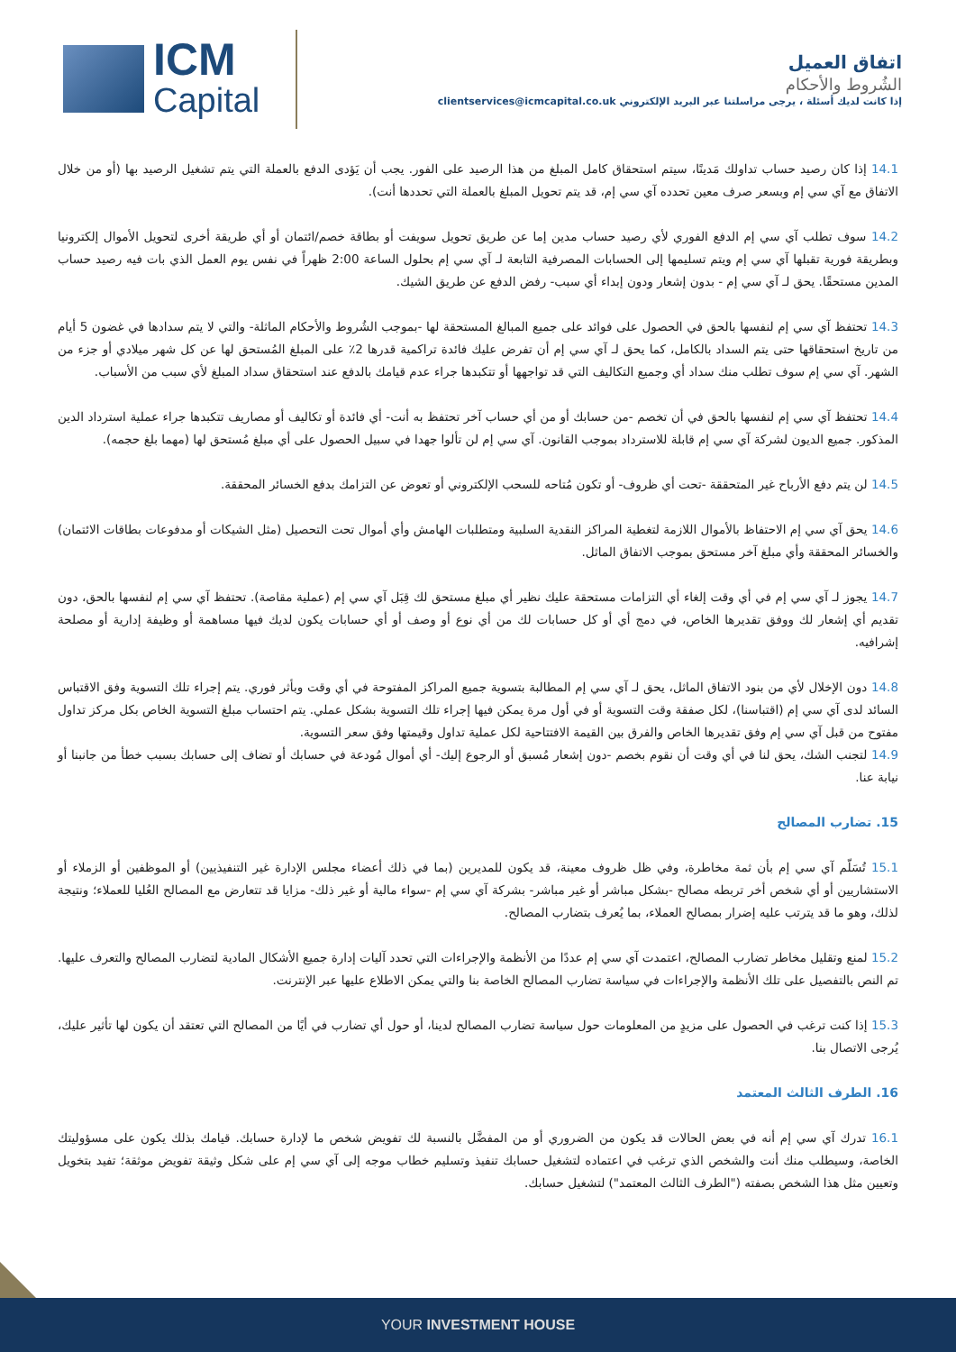اتفاق العميل
الشُروط والأحكام
إذا كانت لديك أسئلة ، يرجى مراسلتنا عبر البريد الإلكتروني clientservices@icmcapital.co.uk
ICM
Capital
14.1 إذا كان رصيد حساب تداولك مَدينًا، سيتم استحقاق كامل المبلغ من هذا الرصيد على الفور. يجب أن يَؤدى الدفع بالعملة التي يتم تشغيل الرصيد بها (أو من خلال الاتفاق مع آي سي إم وبسعر صرف معين تحدده آي سي إم، قد يتم تحويل المبلغ بالعملة التي تحددها أنت).
14.2 سوف تطلب آي سي إم الدفع الفوري لأي رصيد حساب مدين إما عن طريق تحويل سويفت أو بطاقة خصم/ائتمان أو أي طريقة أخرى لتحويل الأموال إلكترونيا وبطريقة فورية تقبلها آي سي إم ويتم تسليمها إلى الحسابات المصرفية التابعة لـ آي سي إم بحلول الساعة 2:00 ظهراً في نفس يوم العمل الذي بات فيه رصيد حساب المدين مستحقًا. يحق لـ آي سي إم - بدون إشعار ودون إبداء أي سبب- رفض الدفع عن طريق الشيك.
14.3 تحتفظ آي سي إم لنفسها بالحق في الحصول على فوائد على جميع المبالغ المستحقة لها -بموجب الشُروط والأحكام الماثلة- والتي لا يتم سدادها في غضون 5 أيام من تاريخ استحقاقها حتى يتم السداد بالكامل، كما يحق لـ آي سي إم أن تفرض عليك فائدة تراكمية قدرها 2٪ على المبلغ المُستحق لها عن كل شهر ميلادي أو جزء من الشهر. آي سي إم سوف تطلب منك سداد أي وجميع التكاليف التي قد تواجهها أو تتكبدها جراء عدم قيامك بالدفع عند استحقاق سداد المبلغ لأي سبب من الأسباب.
14.4 تحتفظ آي سي إم لنفسها بالحق في أن تخصم -من حسابك أو من أي حساب آخر تحتفظ به أنت- أي فائدة أو تكاليف أو مصاريف تتكبدها جراء عملية استرداد الدين المذكور. جميع الديون لشركة آي سي إم قابلة للاسترداد بموجب القانون. آي سي إم لن تألوا جهدا في سبيل الحصول على أي مبلغ مُستحق لها (مهما بلغ حجمه).
14.5 لن يتم دفع الأرباح غير المتحققة -تحت أي ظروف- أو تكون مُتاحه للسحب الإلكتروني أو تعوض عن التزامك بدفع الخسائر المحققة.
14.6 يحق آي سي إم الاحتفاظ بالأموال اللازمة لتغطية المراكز النقدية السلبية ومتطلبات الهامش وأي أموال تحت التحصيل (مثل الشيكات أو مدفوعات بطاقات الائتمان) والخسائر المحققة وأي مبلغ آخر مستحق بموجب الاتفاق الماثل.
14.7 يجوز لـ آي سي إم في أي وقت إلغاء أي التزامات مستحقة عليك نظير أي مبلغ مستحق لك قِبَل آي سي إم (عملية مقاصة). تحتفظ آي سي إم لنفسها بالحق، دون تقديم أي إشعار لك ووفق تقديرها الخاص، في دمج أي أو كل حسابات لك من أي نوع أو وصف أو أي حسابات يكون لديك فيها مساهمة أو وظيفة إدارية أو مصلحة إشرافيه.
14.8 دون الإخلال لأي من بنود الاتفاق الماثل، يحق لـ آي سي إم المطالبة بتسوية جميع المراكز المفتوحة في أي وقت وبأثر فوري. يتم إجراء تلك التسوية وفق الاقتباس السائد لدى آي سي إم (اقتباسنا)، لكل صفقة وقت التسوية أو في أول مرة يمكن فيها إجراء تلك التسوية بشكل عملي. يتم احتساب مبلغ التسوية الخاص بكل مركز تداول مفتوح من قبل آي سي إم وفق تقديرها الخاص والفرق بين القيمة الافتتاحية لكل عملية تداول وقيمتها وفق سعر التسوية.
14.9 لتجنب الشك، يحق لنا في أي وقت أن نقوم بخصم -دون إشعار مُسبق أو الرجوع إليك- أي أموال مُودعة في حسابك أو تضاف إلى حسابك بسبب خطأ من جانبنا أو نيابة عنا.
15. تضارب المصالح
15.1 تُسَلّم آي سي إم بأن ثمة مخاطرة، وفي ظل ظروف معينة، قد يكون للمديرين (بما في ذلك أعضاء مجلس الإدارة غير التنفيذيين) أو الموظفين أو الزملاء أو الاستشاريين أو أي شخص أخر تربطه مصالح -بشكل مباشر أو غير مباشر- بشركة آي سي إم -سواء مالية أو غير ذلك- مزايا قد تتعارض مع المصالح العُليا للعملاء؛ ونتيجة لذلك، وهو ما قد يترتب عليه إضرار بمصالح العملاء، بما يُعرف بتضارب المصالح.
15.2 لمنع وتقليل مخاطر تضارب المصالح، اعتمدت آي سي إم عددًا من الأنظمة والإجراءات التي تحدد آليات إدارة جميع الأشكال المادية لتضارب المصالح والتعرف عليها. تم النص بالتفصيل على تلك الأنظمة والإجراءات في سياسة تضارب المصالح الخاصة بنا والتي يمكن الاطلاع عليها عبر الإنترنت.
15.3 إذا كنت ترغب في الحصول على مزيدٍ من المعلومات حول سياسة تضارب المصالح لدينا، أو حول أي تضارب في أيًا من المصالح التي تعتقد أن يكون لها تأثير عليك، يُرجى الاتصال بنا.
16. الطرف الثالث المعتمد
16.1 تدرك آي سي إم أنه في بعض الحالات قد يكون من الضروري أو من المفضَّل بالنسبة لك تفويض شخص ما لإدارة حسابك. قيامك بذلك يكون على مسؤوليتك الخاصة، وسيطلب منك أنت والشخص الذي ترغب في اعتماده لتشغيل حسابك تنفيذ وتسليم خطاب موجه إلى آي سي إم على شكل وثيقة تفويض موثقة؛ تفيد بتخويل وتعيين مثل هذا الشخص بصفته ("الطرف الثالث المعتمد") لتشغيل حسابك.
YOUR INVESTMENT HOUSE